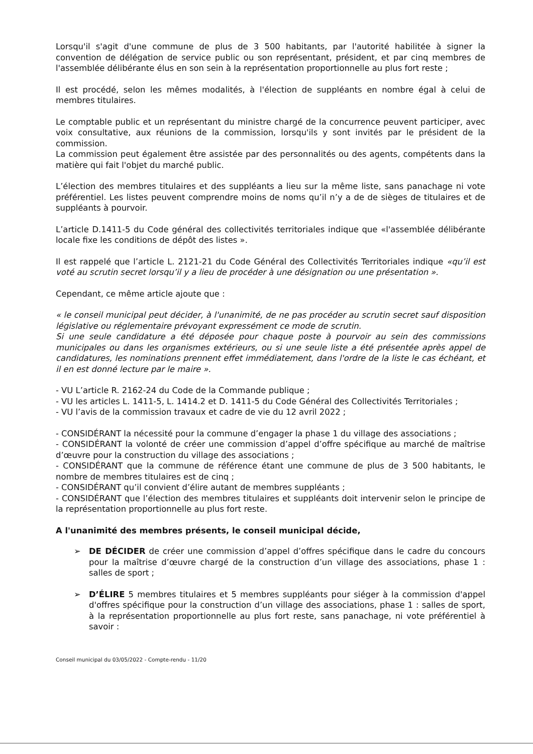Lorsqu'il s'agit d'une commune de plus de 3 500 habitants, par l'autorité habilitée à signer la convention de délégation de service public ou son représentant, président, et par cinq membres de l'assemblée délibérante élus en son sein à la représentation proportionnelle au plus fort reste ;
Il est procédé, selon les mêmes modalités, à l'élection de suppléants en nombre égal à celui de membres titulaires.
Le comptable public et un représentant du ministre chargé de la concurrence peuvent participer, avec voix consultative, aux réunions de la commission, lorsqu'ils y sont invités par le président de la commission.
La commission peut également être assistée par des personnalités ou des agents, compétents dans la matière qui fait l'objet du marché public.
L’élection des membres titulaires et des suppléants a lieu sur la même liste, sans panachage ni vote préférentiel. Les listes peuvent comprendre moins de noms qu’il n’y a de de sièges de titulaires et de suppléants à pourvoir.
L’article D.1411-5 du Code général des collectivités territoriales indique que «l'assemblée délibérante locale fixe les conditions de dépôt des listes ».
Il est rappelé que l’article L. 2121-21 du Code Général des Collectivités Territoriales indique «qu’il est voté au scrutin secret lorsqu’il y a lieu de procéder à une désignation ou une présentation ».
Cependant, ce même article ajoute que :
« le conseil municipal peut décider, à l'unanimité, de ne pas procéder au scrutin secret sauf disposition législative ou réglementaire prévoyant expressément ce mode de scrutin.
Si une seule candidature a été déposée pour chaque poste à pourvoir au sein des commissions municipales ou dans les organismes extérieurs, ou si une seule liste a été présentée après appel de candidatures, les nominations prennent effet immédiatement, dans l'ordre de la liste le cas échéant, et il en est donné lecture par le maire ».
- VU L’article R. 2162-24 du Code de la Commande publique ;
- VU les articles L. 1411-5, L. 1414.2 et D. 1411-5 du Code Général des Collectivités Territoriales ;
- VU l’avis de la commission travaux et cadre de vie du 12 avril 2022 ;
- CONSIDÉRANT la nécessité pour la commune d’engager la phase 1 du village des associations ;
- CONSIDÉRANT la volonté de créer une commission d’appel d’offre spécifique au marché de maîtrise d’œuvre pour la construction du village des associations ;
- CONSIDÉRANT que la commune de référence étant une commune de plus de 3 500 habitants, le nombre de membres titulaires est de cinq ;
- CONSIDÉRANT qu’il convient d’élire autant de membres suppléants ;
- CONSIDÉRANT que l’élection des membres titulaires et suppléants doit intervenir selon le principe de la représentation proportionnelle au plus fort reste.
A l'unanimité des membres présents, le conseil municipal décide,
➢ DE DÉCIDER de créer une commission d’appel d’offres spécifique dans le cadre du concours pour la maîtrise d’œuvre chargé de la construction d’un village des associations, phase 1 : salles de sport ;
➢ D’ÉLIRE 5 membres titulaires et 5 membres suppléants pour siéger à la commission d'appel d'offres spécifique pour la construction d’un village des associations, phase 1 : salles de sport, à la représentation proportionnelle au plus fort reste, sans panachage, ni vote préférentiel à savoir :
Conseil municipal du 03/05/2022 - Compte-rendu - 11/20